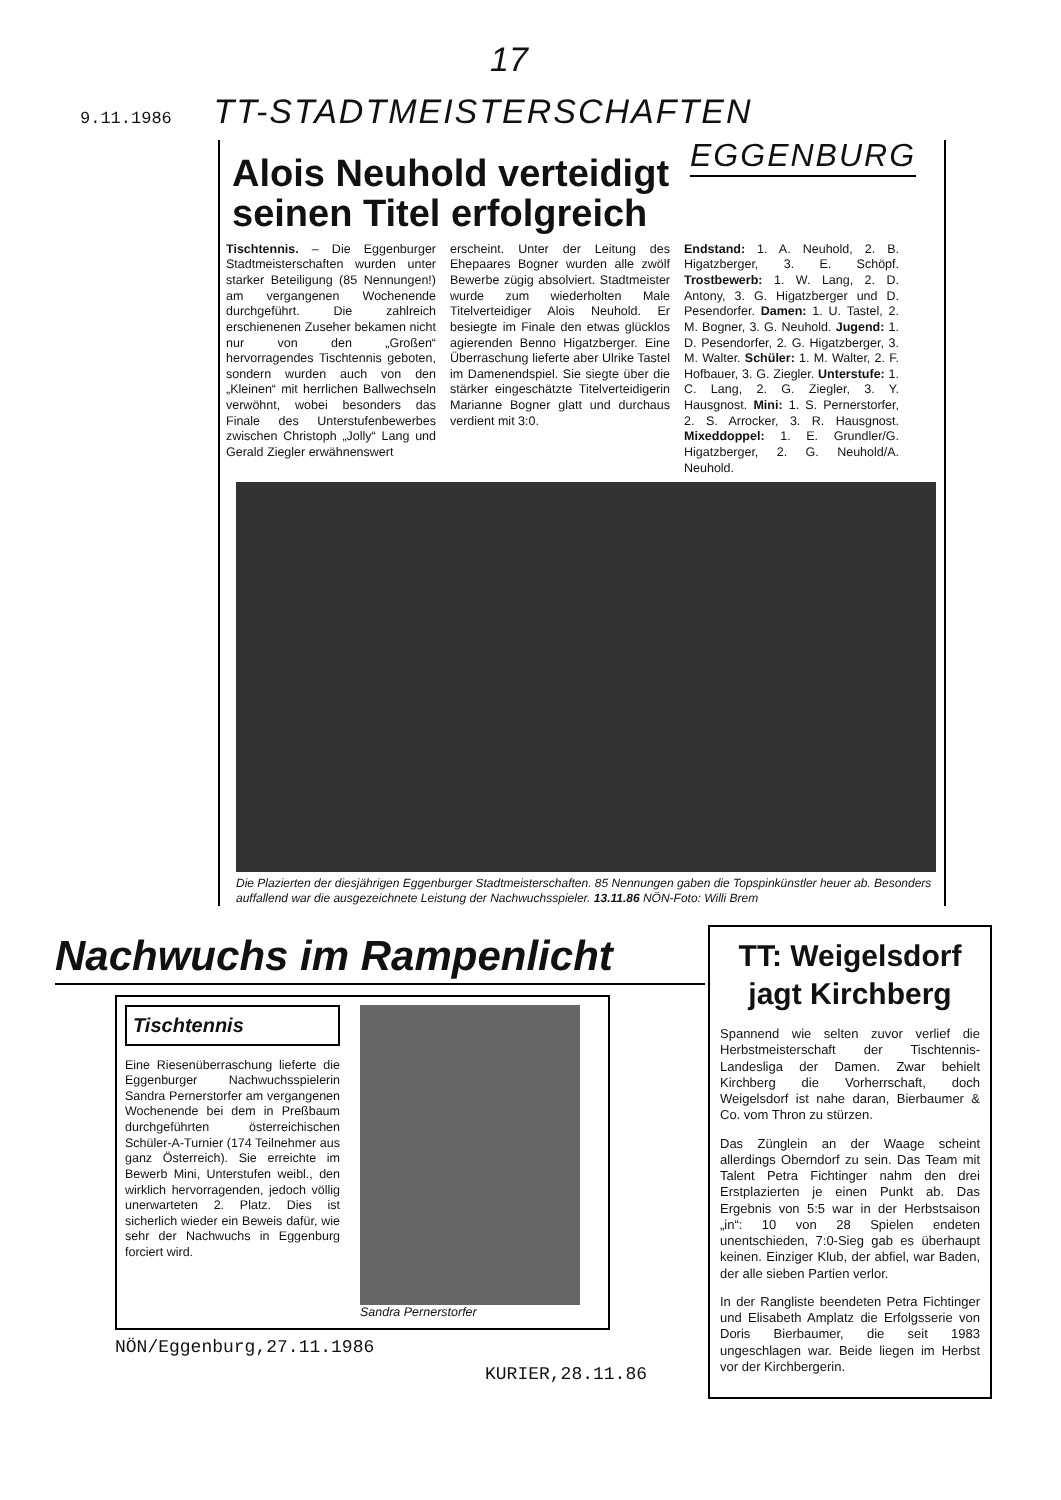17
9.11.1986 TT-STADTMEISTERSCHAFTEN
EGGENBURG
Alois Neuhold verteidigt seinen Titel erfolgreich
Tischtennis. – Die Eggenburger Stadtmeisterschaften wurden unter starker Beteiligung (85 Nennungen!) am vergangenen Wochenende durchgeführt. Die zahlreich erschienenen Zuseher bekamen nicht nur von den „Großen“ hervorragendes Tischtennis geboten, sondern wurden auch von den „Kleinen“ mit herrlichen Ballwechseln verwöhnt, wobei besonders das Finale des Unterstufenbewerbes zwischen Christoph „Jolly“ Lang und Gerald Ziegler erwähnenswert
erscheint. Unter der Leitung des Ehepaares Bogner wurden alle zwölf Bewerbe zügig absolviert. Stadtmeister wurde zum wiederholten Male Titelverteidiger Alois Neuhold. Er besiegte im Finale den etwas glücklos agierenden Benno Higatzberger. Eine Überraschung lieferte aber Ulrike Tastel im Damenendspiel. Sie siegte über die stärker eingeschätzte Titelverteidigerin Marianne Bogner glatt und durchaus verdient mit 3:0.
Endstand: 1. A. Neuhold, 2. B. Higatzberger, 3. E. Schöpf. Trostbewerb: 1. W. Lang, 2. D. Antony, 3. G. Higatzberger und D. Pesendorfer. Damen: 1. U. Tastel, 2. M. Bogner, 3. G. Neuhold. Jugend: 1. D. Pesendorfer, 2. G. Higatzberger, 3. M. Walter. Schüler: 1. M. Walter, 2. F. Hofbauer, 3. G. Ziegler. Unterstufe: 1. C. Lang, 2. G. Ziegler, 3. Y. Hausgnost. Mini: 1. S. Pernerstorfer, 2. S. Arrocker, 3. R. Hausgnost. Mixeddoppel: 1. E. Grundler/G. Higatzberger, 2. G. Neuhold/A. Neuhold.
Die Plazierten der diesjährigen Eggenburger Stadtmeisterschaften. 85 Nennungen gaben die Topspinkünstler heuer ab. Besonders auffallend war die ausgezeichnete Leistung der Nachwuchsspieler. 13.11.86 NÖN-Foto: Willi Brem
Nachwuchs im Rampenlicht
Tischtennis
Eine Riesenüberraschung lieferte die Eggenburger Nachwuchsspielerin Sandra Pernerstorfer am vergangenen Wochenende bei dem in Preßbaum durchgeführten österreichischen Schüler-A-Turnier (174 Teilnehmer aus ganz Österreich). Sie erreichte im Bewerb Mini, Unterstufen weibl., den wirklich hervorragenden, jedoch völlig unerwarteten 2. Platz. Dies ist sicherlich wieder ein Beweis dafür, wie sehr der Nachwuchs in Eggenburg forciert wird.
Sandra Pernerstorfer
NÖN/Eggenburg,27.11.1986
KURIER,28.11.86
TT: Weigelsdorf jagt Kirchberg
Spannend wie selten zuvor verlief die Herbstmeisterschaft der Tischtennis-Landesliga der Damen. Zwar behielt Kirchberg die Vorherrschaft, doch Weigelsdorf ist nahe daran, Bierbaumer & Co. vom Thron zu stürzen.
Das Zünglein an der Waage scheint allerdings Oberndorf zu sein. Das Team mit Talent Petra Fichtinger nahm den drei Erstplazierten je einen Punkt ab. Das Ergebnis von 5:5 war in der Herbstsaison „in“: 10 von 28 Spielen endeten unentschieden, 7:0-Sieg gab es überhaupt keinen. Einziger Klub, der abfiel, war Baden, der alle sieben Partien verlor.
In der Rangliste beendeten Petra Fichtinger und Elisabeth Amplatz die Erfolgsserie von Doris Bierbaumer, die seit 1983 ungeschlagen war. Beide liegen im Herbst vor der Kirchbergerin.